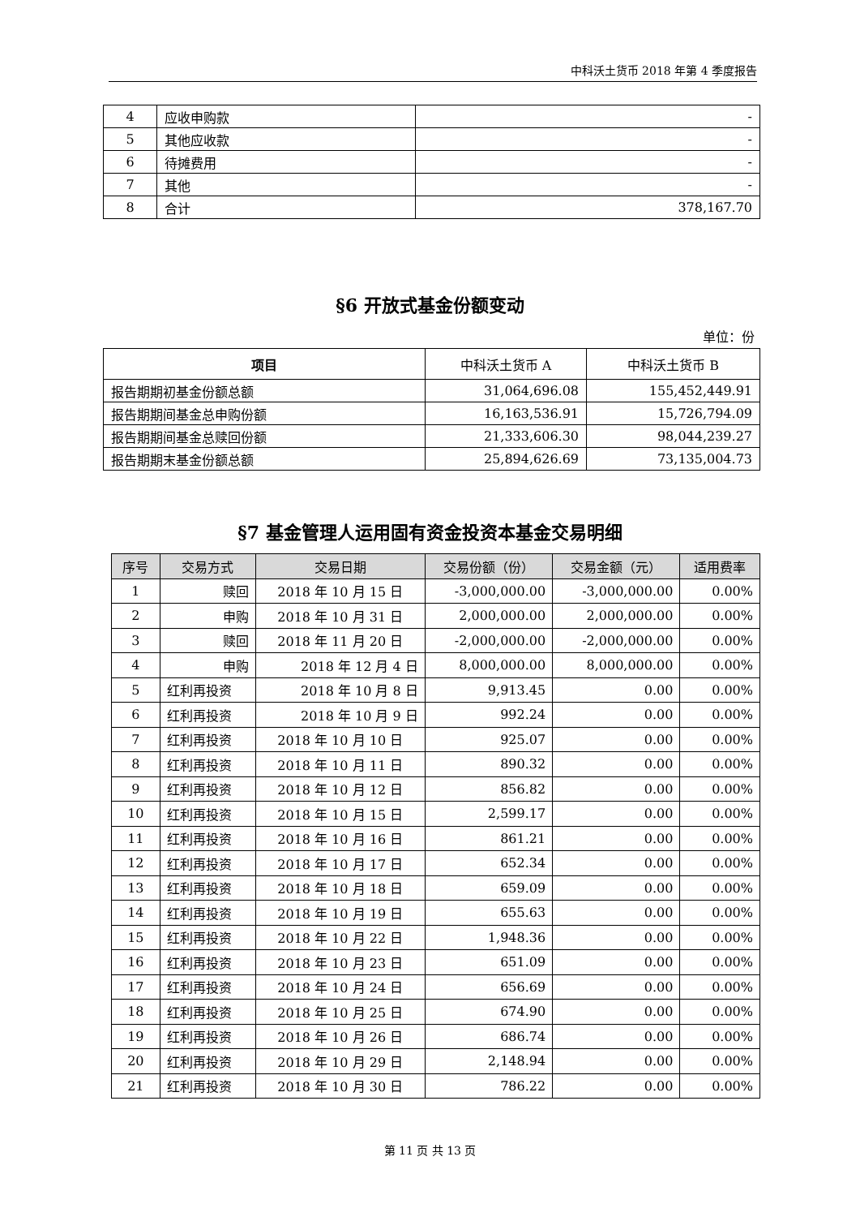中科沃土货币 2018 年第 4 季度报告
| 4 | 应收申购款 | - |
| 5 | 其他应收款 | - |
| 6 | 待摊费用 | - |
| 7 | 其他 | - |
| 8 | 合计 | 378,167.70 |
§6 开放式基金份额变动
单位：份
| 项目 | 中科沃土货币 A | 中科沃土货币 B |
| --- | --- | --- |
| 报告期期初基金份额总额 | 31,064,696.08 | 155,452,449.91 |
| 报告期期间基金总申购份额 | 16,163,536.91 | 15,726,794.09 |
| 报告期期间基金总赎回份额 | 21,333,606.30 | 98,044,239.27 |
| 报告期期末基金份额总额 | 25,894,626.69 | 73,135,004.73 |
§7 基金管理人运用固有资金投资本基金交易明细
| 序号 | 交易方式 | 交易日期 | 交易份额（份） | 交易金额（元） | 适用费率 |
| --- | --- | --- | --- | --- | --- |
| 1 | 赎回 | 2018 年 10 月 15 日 | -3,000,000.00 | -3,000,000.00 | 0.00% |
| 2 | 申购 | 2018 年 10 月 31 日 | 2,000,000.00 | 2,000,000.00 | 0.00% |
| 3 | 赎回 | 2018 年 11 月 20 日 | -2,000,000.00 | -2,000,000.00 | 0.00% |
| 4 | 申购 | 2018 年 12 月 4 日 | 8,000,000.00 | 8,000,000.00 | 0.00% |
| 5 | 红利再投资 | 2018 年 10 月 8 日 | 9,913.45 | 0.00 | 0.00% |
| 6 | 红利再投资 | 2018 年 10 月 9 日 | 992.24 | 0.00 | 0.00% |
| 7 | 红利再投资 | 2018 年 10 月 10 日 | 925.07 | 0.00 | 0.00% |
| 8 | 红利再投资 | 2018 年 10 月 11 日 | 890.32 | 0.00 | 0.00% |
| 9 | 红利再投资 | 2018 年 10 月 12 日 | 856.82 | 0.00 | 0.00% |
| 10 | 红利再投资 | 2018 年 10 月 15 日 | 2,599.17 | 0.00 | 0.00% |
| 11 | 红利再投资 | 2018 年 10 月 16 日 | 861.21 | 0.00 | 0.00% |
| 12 | 红利再投资 | 2018 年 10 月 17 日 | 652.34 | 0.00 | 0.00% |
| 13 | 红利再投资 | 2018 年 10 月 18 日 | 659.09 | 0.00 | 0.00% |
| 14 | 红利再投资 | 2018 年 10 月 19 日 | 655.63 | 0.00 | 0.00% |
| 15 | 红利再投资 | 2018 年 10 月 22 日 | 1,948.36 | 0.00 | 0.00% |
| 16 | 红利再投资 | 2018 年 10 月 23 日 | 651.09 | 0.00 | 0.00% |
| 17 | 红利再投资 | 2018 年 10 月 24 日 | 656.69 | 0.00 | 0.00% |
| 18 | 红利再投资 | 2018 年 10 月 25 日 | 674.90 | 0.00 | 0.00% |
| 19 | 红利再投资 | 2018 年 10 月 26 日 | 686.74 | 0.00 | 0.00% |
| 20 | 红利再投资 | 2018 年 10 月 29 日 | 2,148.94 | 0.00 | 0.00% |
| 21 | 红利再投资 | 2018 年 10 月 30 日 | 786.22 | 0.00 | 0.00% |
第 11 页 共 13 页